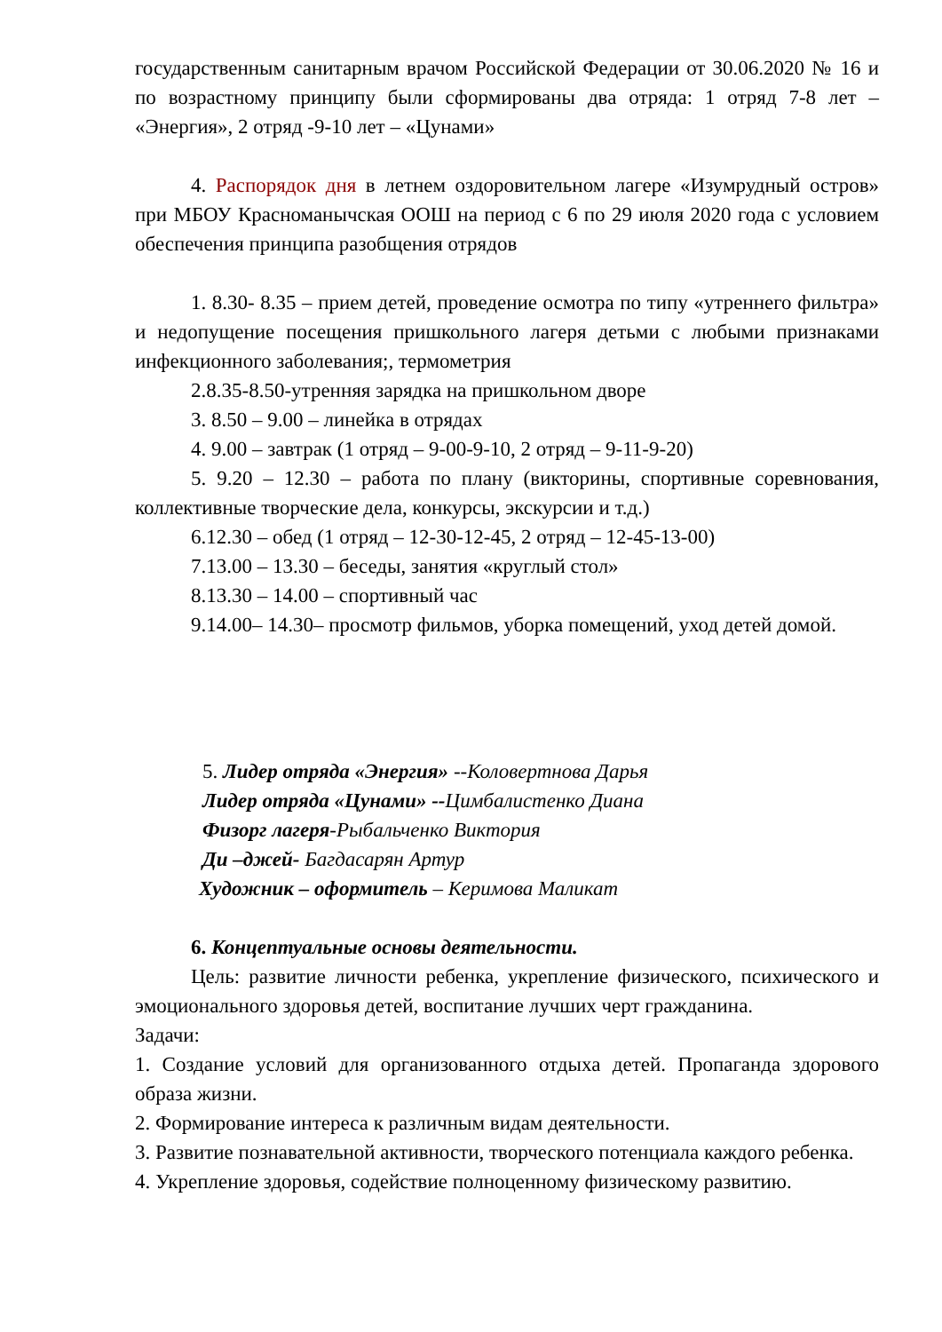государственным санитарным врачом Российской Федерации от 30.06.2020 № 16 и по возрастному принципу были сформированы два отряда: 1 отряд 7-8 лет – «Энергия», 2 отряд -9-10 лет – «Цунами»
4. Распорядок дня в летнем оздоровительном лагере «Изумрудный остров» при МБОУ Красноманычская ООШ на период с 6 по 29 июля 2020 года с условием обеспечения принципа разобщения отрядов
1. 8.30- 8.35 – прием детей, проведение осмотра по типу «утреннего фильтра» и недопущение посещения пришкольного лагеря детьми с любыми признаками инфекционного заболевания;, термометрия
2.8.35-8.50-утренняя зарядка на пришкольном дворе
3. 8.50 – 9.00 – линейка в отрядах
4. 9.00 – завтрак (1 отряд – 9-00-9-10, 2 отряд – 9-11-9-20)
5. 9.20 – 12.30 – работа по плану (викторины, спортивные соревнования, коллективные творческие дела, конкурсы, экскурсии и т.д.)
6.12.30 – обед (1 отряд – 12-30-12-45, 2 отряд – 12-45-13-00)
7.13.00 – 13.30 – беседы, занятия «круглый стол»
8.13.30 – 14.00 – спортивный час
9.14.00– 14.30– просмотр фильмов, уборка помещений, уход детей домой.
5. Лидер отряда «Энергия» --Коловертнова Дарья
Лидер отряда «Цунами» --Цимбалистенко Диана
Физорг лагеря-Рыбальченко Виктория
Ди –джей- Багдасарян Артур
Художник – оформитель – Керимова Маликат
6. Концептуальные основы деятельности.
Цель: развитие личности ребенка, укрепление физического, психического и эмоционального здоровья детей, воспитание лучших черт гражданина.
Задачи:
1. Создание условий для организованного отдыха детей. Пропаганда здорового образа жизни.
2. Формирование интереса к различным видам деятельности.
3. Развитие познавательной активности, творческого потенциала каждого ребенка.
4. Укрепление здоровья, содействие полноценному физическому развитию.